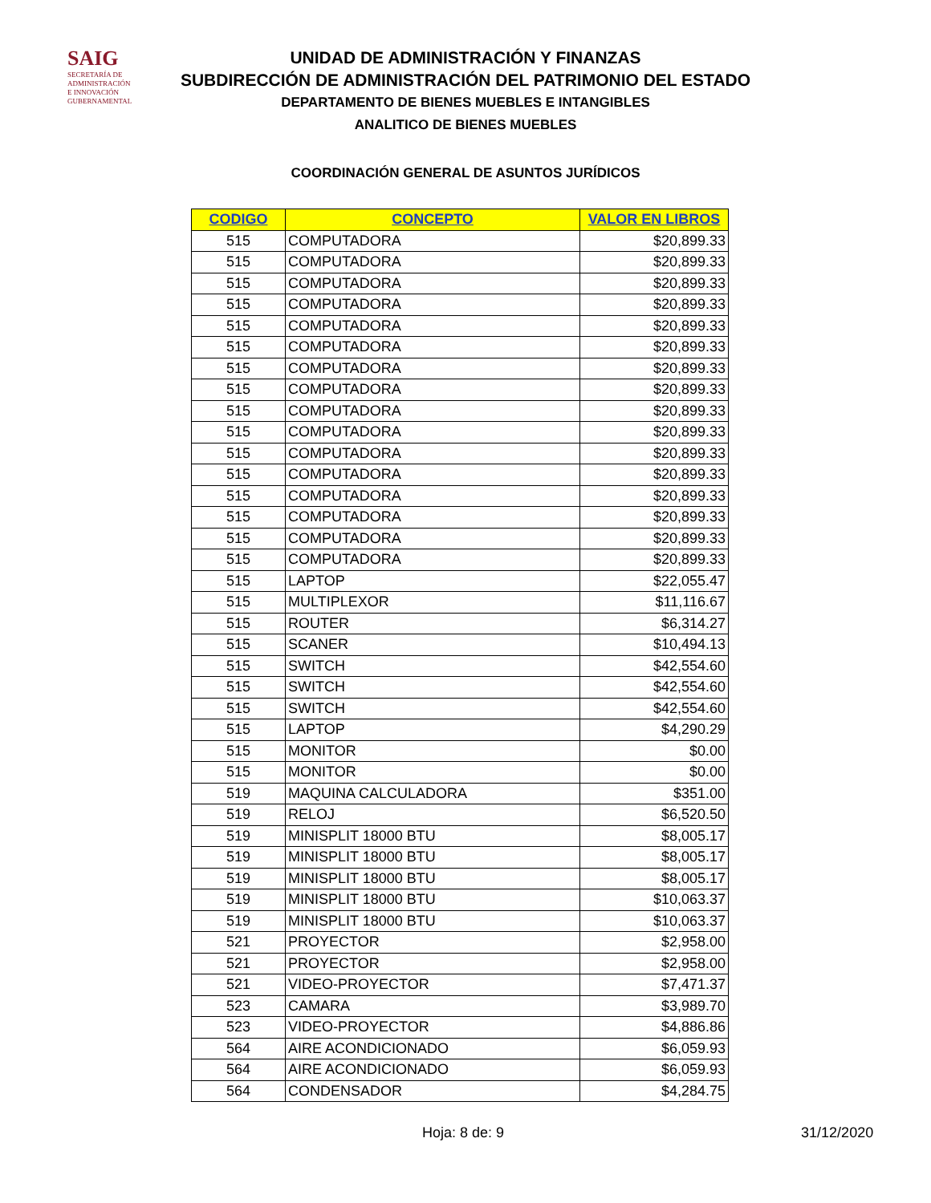SAIG
SECRETARÍA DE ADMINISTRACIÓN
E INNOVACIÓN GUBERNAMENTAL
UNIDAD DE ADMINISTRACIÓN Y FINANZAS
SUBDIRECCIÓN DE ADMINISTRACIÓN DEL PATRIMONIO DEL ESTADO
DEPARTAMENTO DE BIENES MUEBLES E INTANGIBLES
ANALITICO DE BIENES MUEBLES
COORDINACIÓN GENERAL DE ASUNTOS JURÍDICOS
| CODIGO | CONCEPTO | VALOR EN LIBROS |
| --- | --- | --- |
| 515 | COMPUTADORA | $20,899.33 |
| 515 | COMPUTADORA | $20,899.33 |
| 515 | COMPUTADORA | $20,899.33 |
| 515 | COMPUTADORA | $20,899.33 |
| 515 | COMPUTADORA | $20,899.33 |
| 515 | COMPUTADORA | $20,899.33 |
| 515 | COMPUTADORA | $20,899.33 |
| 515 | COMPUTADORA | $20,899.33 |
| 515 | COMPUTADORA | $20,899.33 |
| 515 | COMPUTADORA | $20,899.33 |
| 515 | COMPUTADORA | $20,899.33 |
| 515 | COMPUTADORA | $20,899.33 |
| 515 | COMPUTADORA | $20,899.33 |
| 515 | COMPUTADORA | $20,899.33 |
| 515 | COMPUTADORA | $20,899.33 |
| 515 | COMPUTADORA | $20,899.33 |
| 515 | LAPTOP | $22,055.47 |
| 515 | MULTIPLEXOR | $11,116.67 |
| 515 | ROUTER | $6,314.27 |
| 515 | SCANER | $10,494.13 |
| 515 | SWITCH | $42,554.60 |
| 515 | SWITCH | $42,554.60 |
| 515 | SWITCH | $42,554.60 |
| 515 | LAPTOP | $4,290.29 |
| 515 | MONITOR | $0.00 |
| 515 | MONITOR | $0.00 |
| 519 | MAQUINA CALCULADORA | $351.00 |
| 519 | RELOJ | $6,520.50 |
| 519 | MINISPLIT 18000 BTU | $8,005.17 |
| 519 | MINISPLIT 18000 BTU | $8,005.17 |
| 519 | MINISPLIT 18000 BTU | $8,005.17 |
| 519 | MINISPLIT 18000 BTU | $10,063.37 |
| 519 | MINISPLIT 18000 BTU | $10,063.37 |
| 521 | PROYECTOR | $2,958.00 |
| 521 | PROYECTOR | $2,958.00 |
| 521 | VIDEO-PROYECTOR | $7,471.37 |
| 523 | CAMARA | $3,989.70 |
| 523 | VIDEO-PROYECTOR | $4,886.86 |
| 564 | AIRE ACONDICIONADO | $6,059.93 |
| 564 | AIRE ACONDICIONADO | $6,059.93 |
| 564 | CONDENSADOR | $4,284.75 |
Hoja: 8 de: 9 31/12/2020